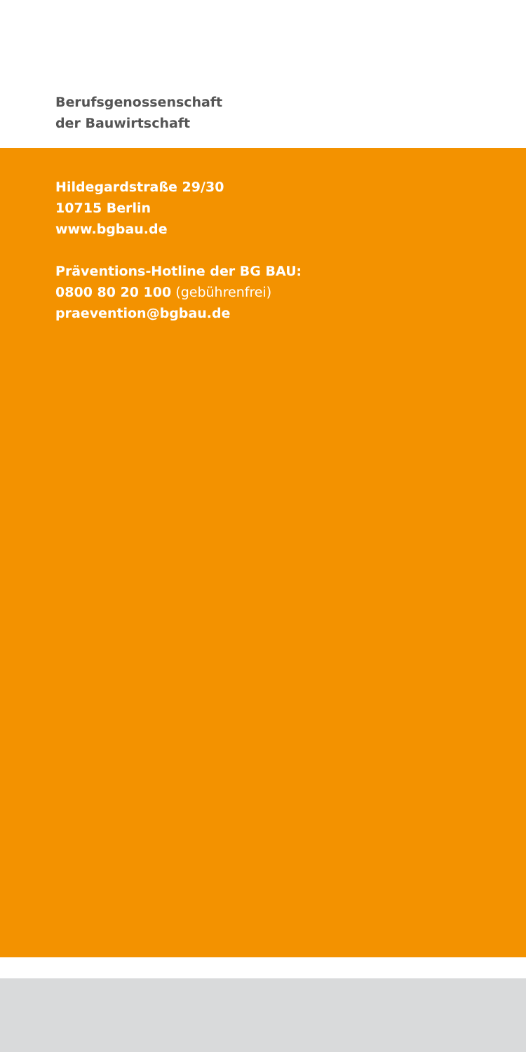Berufsgenossenschaft
der Bauwirtschaft
Hildegardstraße 29/30
10715 Berlin
www.bgbau.de
Präventions-Hotline der BG BAU:
0800 80 20 100 (gebührenfrei)
praevention@bgbau.de